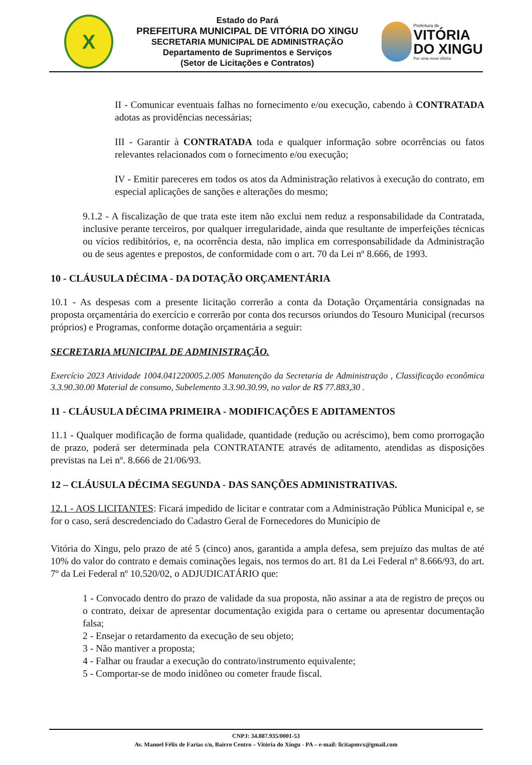X
Estado do Pará
PREFEITURA MUNICIPAL DE VITÓRIA DO XINGU
SECRETARIA MUNICIPAL DE ADMINISTRAÇÃO
Departamento de Suprimentos e Serviços
(Setor de Licitações e Contratos)
Prefeitura de
VITÓRIA
DO XINGU
Por uma nova Vitória
II - Comunicar eventuais falhas no fornecimento e/ou execução, cabendo à CONTRATADA adotas as providências necessárias;
III - Garantir à CONTRATADA toda e qualquer informação sobre ocorrências ou fatos relevantes relacionados com o fornecimento e/ou execução;
IV - Emitir pareceres em todos os atos da Administração relativos à execução do contrato, em especial aplicações de sanções e alterações do mesmo;
9.1.2 - A fiscalização de que trata este item não exclui nem reduz a responsabilidade da Contratada, inclusive perante terceiros, por qualquer irregularidade, ainda que resultante de imperfeições técnicas ou vícios redibitórios, e, na ocorrência desta, não implica em corresponsabilidade da Administração ou de seus agentes e prepostos, de conformidade com o art. 70 da Lei nº 8.666, de 1993.
10 - CLÁUSULA DÉCIMA - DA DOTAÇÃO ORÇAMENTÁRIA
10.1 - As despesas com a presente licitação correrão a conta da Dotação Orçamentária consignadas na proposta orçamentária do exercício e correrão por conta dos recursos oriundos do Tesouro Municipal (recursos próprios) e Programas, conforme dotação orçamentária a seguir:
SECRETARIA MUNICIPAL DE ADMINISTRAÇÃO.
Exercício 2023 Atividade 1004.041220005.2.005 Manutenção da Secretaria de Administração , Classificação econômica 3.3.90.30.00 Material de consumo, Subelemento 3.3.90.30.99, no valor de R$ 77.883,30 .
11 - CLÁUSULA DÉCIMA PRIMEIRA - MODIFICAÇÕES E ADITAMENTOS
11.1 - Qualquer modificação de forma qualidade, quantidade (redução ou acréscimo), bem como prorrogação de prazo, poderá ser determinada pela CONTRATANTE através de aditamento, atendidas as disposições previstas na Lei nº. 8.666 de 21/06/93.
12 – CLÁUSULA DÉCIMA SEGUNDA - DAS SANÇÕES ADMINISTRATIVAS.
12.1 - AOS LICITANTES: Ficará impedido de licitar e contratar com a Administração Pública Municipal e, se for o caso, será descredenciado do Cadastro Geral de Fornecedores do Município de
Vitória do Xingu, pelo prazo de até 5 (cinco) anos, garantida a ampla defesa, sem prejuízo das multas de até 10% do valor do contrato e demais cominações legais, nos termos do art. 81 da Lei Federal nº 8.666/93, do art. 7º da Lei Federal nº 10.520/02, o ADJUDICATÁRIO que:
1 - Convocado dentro do prazo de validade da sua proposta, não assinar a ata de registro de preços ou o contrato, deixar de apresentar documentação exigida para o certame ou apresentar documentação falsa;
2 - Ensejar o retardamento da execução de seu objeto;
3 - Não mantiver a proposta;
4 - Falhar ou fraudar a execução do contrato/instrumento equivalente;
5 - Comportar-se de modo inidôneo ou cometer fraude fiscal.
CNPJ: 34.887.935/0001-53
Av. Manoel Félix de Farias s/n, Bairro Centro – Vitória do Xingu - PA – e-mail: licitapmvx@gmail.com